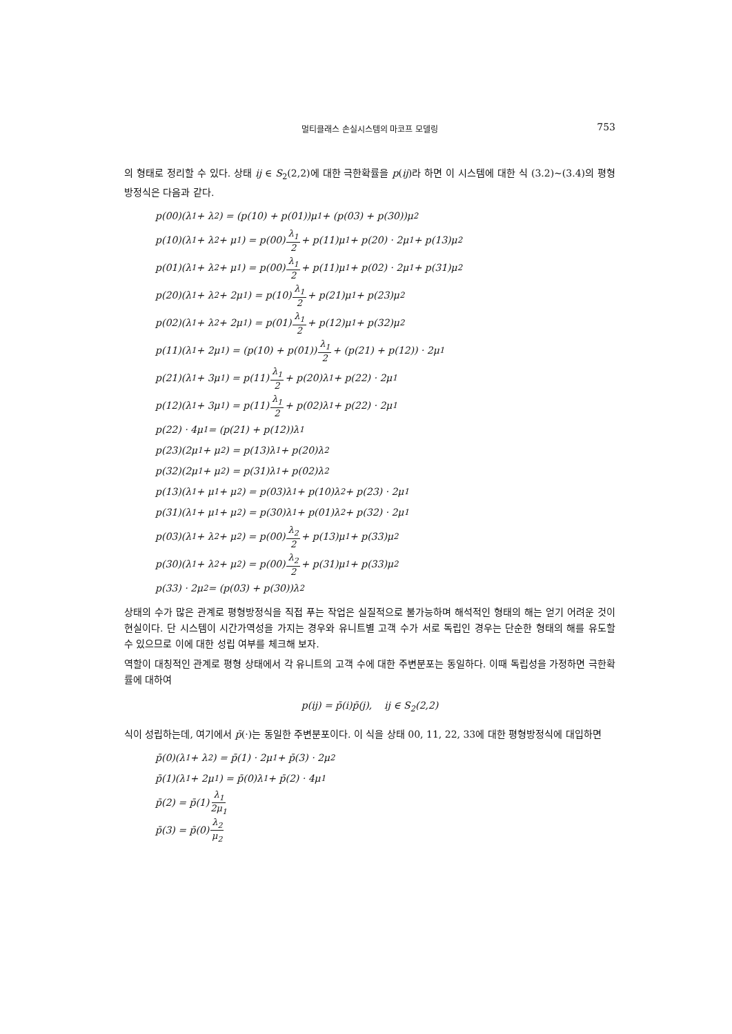멀티클래스 손실시스템의 마코프 모델링 753
의 형태로 정리할 수 있다. 상태 ij ∈ S<sub>2</sub>(2,2)에 대한 극한확률을 p(ij)라 하면 이 시스템에 대한 식 (3.2)∼(3.4)의 평형방정식은 다음과 같다.
p(00)(λ<sub>1</sub> + λ<sub>2</sub>) = (p(10) + p(01))μ<sub>1</sub> + (p(03) + p(30))μ<sub>2</sub>
p(10)(λ<sub>1</sub> + λ<sub>2</sub> + μ<sub>1</sub>) = p(00) λ<sub>1</sub> 2 + p(11)μ<sub>1</sub> + p(20) · 2μ<sub>1</sub> + p(13)μ<sub>2</sub>
p(01)(λ<sub>1</sub> + λ<sub>2</sub> + μ<sub>1</sub>) = p(00) λ<sub>1</sub> 2 + p(11)μ<sub>1</sub> + p(02) · 2μ<sub>1</sub> + p(31)μ<sub>2</sub>
p(20)(λ<sub>1</sub> + λ<sub>2</sub> + 2μ<sub>1</sub>) = p(10) λ<sub>1</sub> 2 + p(21)μ<sub>1</sub> + p(23)μ<sub>2</sub>
p(02)(λ<sub>1</sub> + λ<sub>2</sub> + 2μ<sub>1</sub>) = p(01) λ<sub>1</sub> 2 + p(12)μ<sub>1</sub> + p(32)μ<sub>2</sub>
p(11)(λ<sub>1</sub> + 2μ<sub>1</sub>) = (p(10) + p(01)) λ<sub>1</sub> 2 + (p(21) + p(12)) · 2μ<sub>1</sub>
p(21)(λ<sub>1</sub> + 3μ<sub>1</sub>) = p(11) λ<sub>1</sub> 2 + p(20)λ<sub>1</sub> + p(22) · 2μ<sub>1</sub>
p(12)(λ<sub>1</sub> + 3μ<sub>1</sub>) = p(11) λ<sub>1</sub> 2 + p(02)λ<sub>1</sub> + p(22) · 2μ<sub>1</sub>
p(22) · 4μ<sub>1</sub> = (p(21) + p(12))λ<sub>1</sub>
p(23)(2μ<sub>1</sub> + μ<sub>2</sub>) = p(13)λ<sub>1</sub> + p(20)λ<sub>2</sub>
p(32)(2μ<sub>1</sub> + μ<sub>2</sub>) = p(31)λ<sub>1</sub> + p(02)λ<sub>2</sub>
p(13)(λ<sub>1</sub> + μ<sub>1</sub> + μ<sub>2</sub>) = p(03)λ<sub>1</sub> + p(10)λ<sub>2</sub> + p(23) · 2μ<sub>1</sub>
p(31)(λ<sub>1</sub> + μ<sub>1</sub> + μ<sub>2</sub>) = p(30)λ<sub>1</sub> + p(01)λ<sub>2</sub> + p(32) · 2μ<sub>1</sub>
p(03)(λ<sub>1</sub> + λ<sub>2</sub> + μ<sub>2</sub>) = p(00) λ<sub>2</sub> 2 + p(13)μ<sub>1</sub> + p(33)μ<sub>2</sub>
p(30)(λ<sub>1</sub> + λ<sub>2</sub> + μ<sub>2</sub>) = p(00) λ<sub>2</sub> 2 + p(31)μ<sub>1</sub> + p(33)μ<sub>2</sub>
p(33) · 2μ<sub>2</sub> = (p(03) + p(30))λ<sub>2</sub>
상태의 수가 많은 관계로 평형방정식을 직접 푸는 작업은 실질적으로 불가능하며 해석적인 형태의 해는 얻기 어려운 것이 현실이다. 단 시스템이 시간가역성을 가지는 경우와 유니트별 고객 수가 서로 독립인 경우는 단순한 형태의 해를 유도할 수 있으므로 이에 대한 성립 여부를 체크해 보자.
역할이 대칭적인 관계로 평형 상태에서 각 유니트의 고객 수에 대한 주변분포는 동일하다. 이때 독립성을 가정하면 극한확률에 대하여
p(ij) = p̄(i)p̄(j), ij ∈ S<sub>2</sub>(2,2)
식이 성립하는데, 여기에서 p̄(·)는 동일한 주변분포이다. 이 식을 상태 00, 11, 22, 33에 대한 평형방정식에 대입하면
p̄(0)(λ<sub>1</sub> + λ<sub>2</sub>) = p̄(1) · 2μ<sub>1</sub> + p̄(3) · 2μ<sub>2</sub>
p̄(1)(λ<sub>1</sub> + 2μ<sub>1</sub>) = p̄(0)λ<sub>1</sub> + p̄(2) · 4μ<sub>1</sub>
p̄(2) = p̄(1) λ<sub>1</sub> 2μ<sub>1</sub>
p̄(3) = p̄(0) λ<sub>2</sub> μ<sub>2</sub>